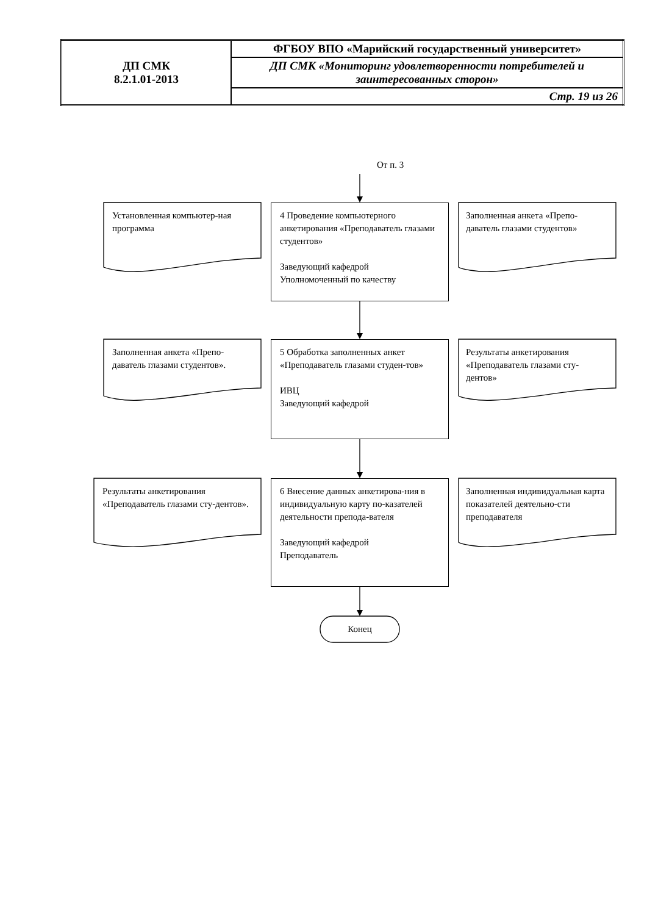| ДП СМК 8.2.1.01-2013 | ФГБОУ ВПО «Марийский государственный университет» |
| | ДП СМК «Мониторинг удовлетворенности потребителей и заинтересованных сторон» |
| | Стр. 19 из 26 |
От п. 3
Установленная компьютер-ная программа
4 Проведение компьютерного анкетирования «Преподаватель глазами студентов»
Заведующий кафедрой
Уполномоченный по качеству
Заполненная анкета «Препо-даватель глазами студентов»
Заполненная анкета «Препо-даватель глазами студентов».
5 Обработка заполненных анкет «Преподаватель глазами студен-тов»
ИВЦ
Заведующий кафедрой
Результаты анкетирования «Преподаватель глазами сту-дентов»
Результаты анкетирования «Преподаватель глазами сту-дентов».
6 Внесение данных анкетирова-ния в индивидуальную карту по-казателей деятельности препода-вателя
Заведующий кафедрой
Преподаватель
Заполненная индивидуальная карта показателей деятельно-сти преподавателя
Конец